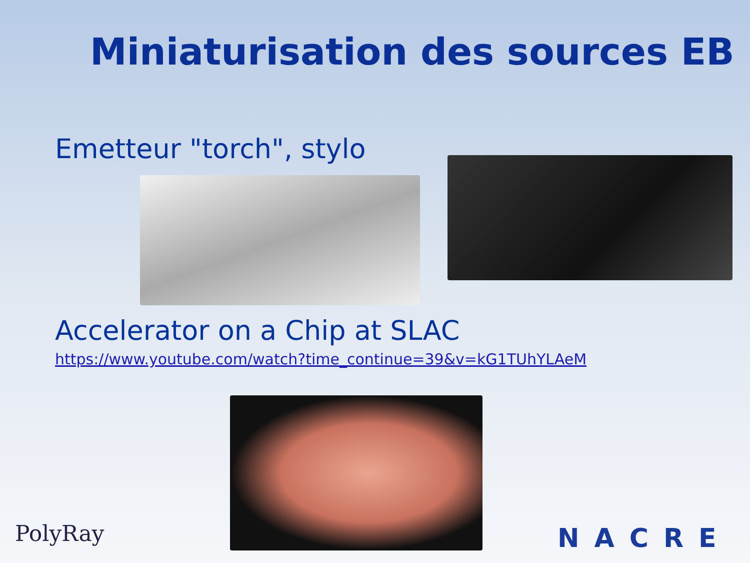Miniaturisation des sources EB
Emetteur "torch", stylo
Accelerator on a Chip at SLAC
https://www.youtube.com/watch?time_continue=39&v=kG1TUhYLAeM
PolyRay NACRE